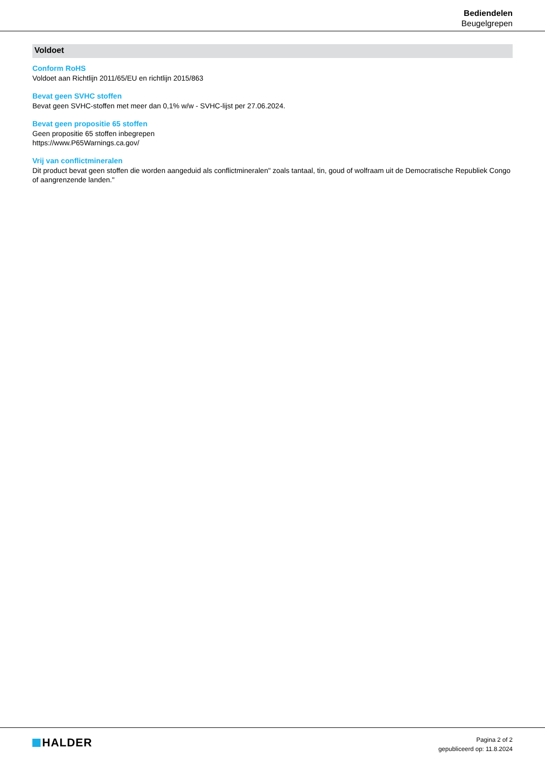Bediendelen
Beugelgrepen
Voldoet
Conform RoHS
Voldoet aan Richtlijn 2011/65/EU en richtlijn 2015/863
Bevat geen SVHC stoffen
Bevat geen SVHC-stoffen met meer dan 0,1% w/w - SVHC-lijst per 27.06.2024.
Bevat geen propositie 65 stoffen
Geen propositie 65 stoffen inbegrepen
https://www.P65Warnings.ca.gov/
Vrij van conflictmineralen
Dit product bevat geen stoffen die worden aangeduid als conflictmineralen" zoals tantaal, tin, goud of wolfraam uit de Democratische Republiek Congo of aangrenzende landen."
HALDER
Pagina 2 of 2
gepubliceerd op: 11.8.2024